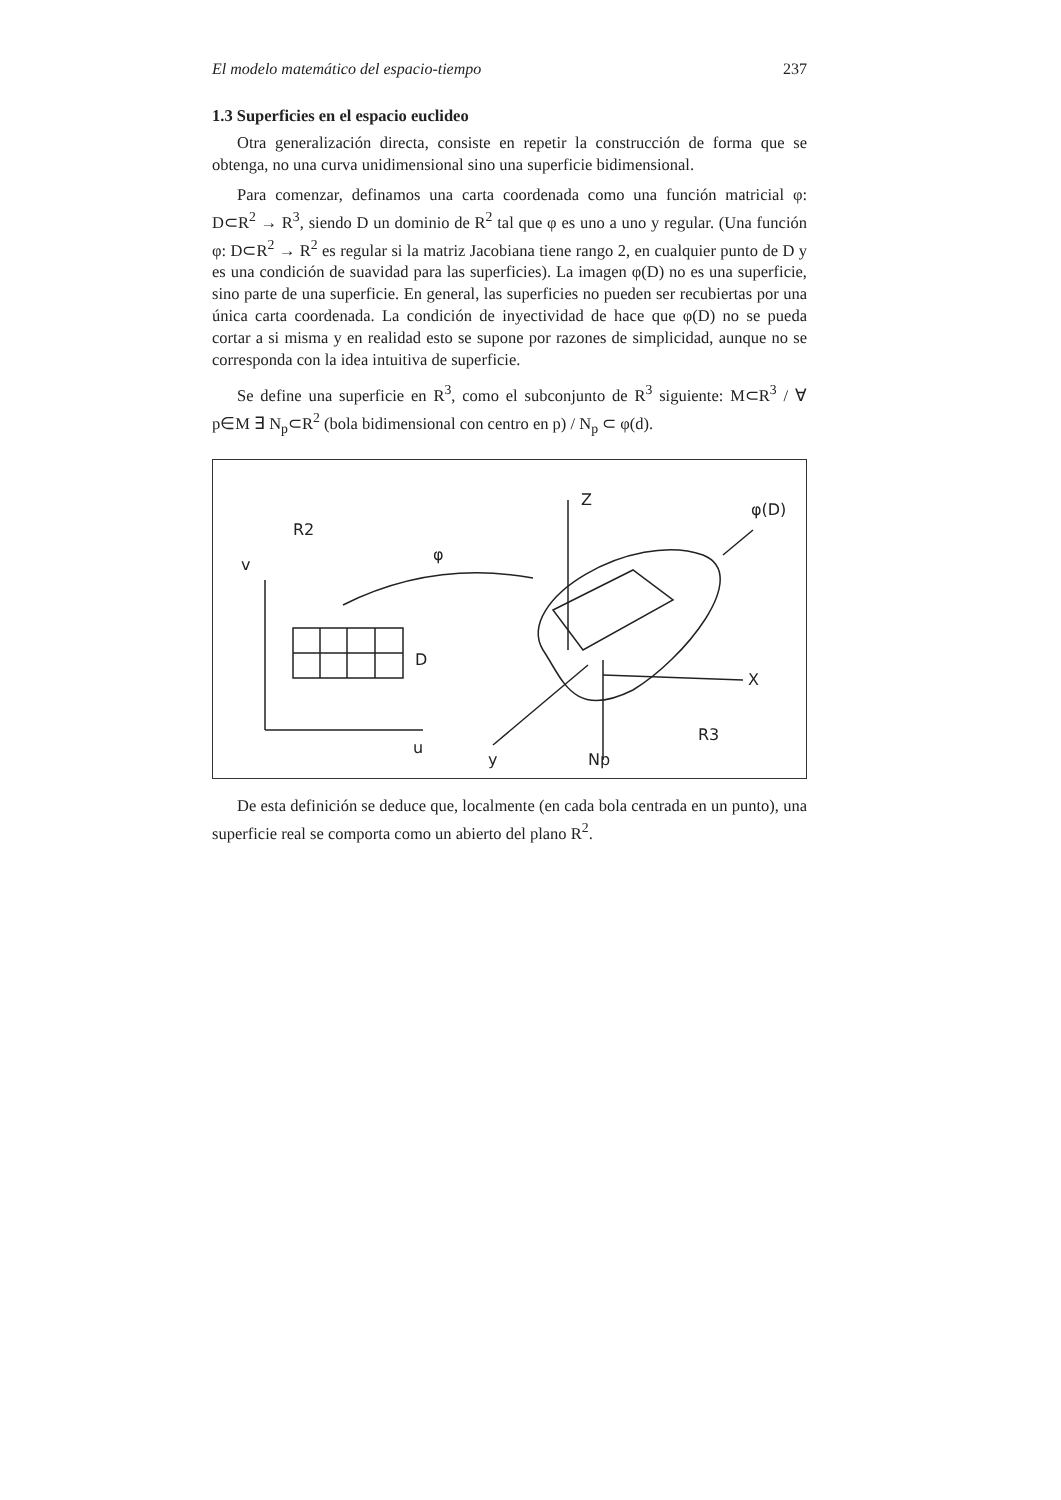El modelo matemático del espacio-tiempo 237
1.3 Superficies en el espacio euclideo
Otra generalización directa, consiste en repetir la construcción de forma que se obtenga, no una curva unidimensional sino una superficie bidimensional.
Para comenzar, definamos una carta coordenada como una función matricial φ: D⊂R<sup>2</sup> → R<sup>3</sup>, siendo D un dominio de R<sup>2</sup> tal que φ es uno a uno y regular. (Una función φ: D⊂R<sup>2</sup> → R<sup>2</sup> es regular si la matriz Jacobiana tiene rango 2, en cualquier punto de D y es una condición de suavidad para las superficies). La imagen φ(D) no es una superficie, sino parte de una superficie. En general, las superficies no pueden ser recubiertas por una única carta coordenada. La condición de inyectividad de hace que φ(D) no se pueda cortar a si misma y en realidad esto se supone por razones de simplicidad, aunque no se corresponda con la idea intuitiva de superficie.
Se define una superficie en R<sup>3</sup>, como el subconjunto de R<sup>3</sup> siguiente: M⊂R<sup>3</sup> / ∀ p∈M ∃ N<sub>p</sub>⊂R<sup>2</sup> (bola bidimensional con centro en p) / N<sub>p</sub> ⊂ φ(d).
R2
v
u
D
φ
Z
φ(D)
X
y
Np
R3
De esta definición se deduce que, localmente (en cada bola centrada en un punto), una superficie real se comporta como un abierto del plano R<sup>2</sup>.